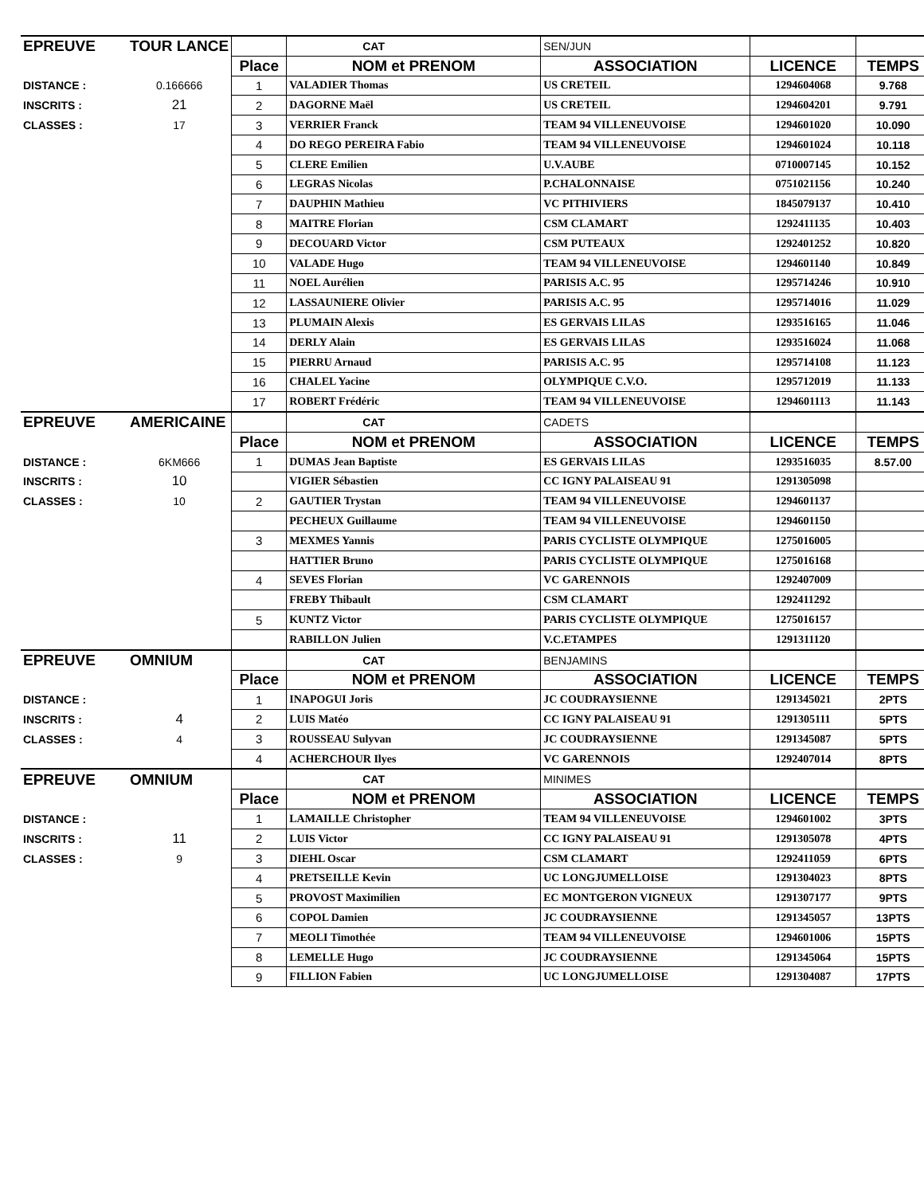| EPREUVE | TOUR LANCE | | CAT | SEN/JUN | | |
| | | Place | NOM et PRENOM | ASSOCIATION | LICENCE | TEMPS |
| DISTANCE : | 0.166666 | 1 | VALADIER Thomas | US CRETEIL | 1294604068 | 9.768 |
| INSCRITS : | 21 | 2 | DAGORNE Maël | US CRETEIL | 1294604201 | 9.791 |
| CLASSES : | 17 | 3 | VERRIER Franck | TEAM 94 VILLENEUVOISE | 1294601020 | 10.090 |
| | | 4 | DO REGO PEREIRA Fabio | TEAM 94 VILLENEUVOISE | 1294601024 | 10.118 |
| | | 5 | CLERE Emilien | U.V.AUBE | 0710007145 | 10.152 |
| | | 6 | LEGRAS Nicolas | P.CHALONNAISE | 0751021156 | 10.240 |
| | | 7 | DAUPHIN Mathieu | VC PITHIVIERS | 1845079137 | 10.410 |
| | | 8 | MAITRE Florian | CSM CLAMART | 1292411135 | 10.403 |
| | | 9 | DECOUARD Victor | CSM PUTEAUX | 1292401252 | 10.820 |
| | | 10 | VALADE Hugo | TEAM 94 VILLENEUVOISE | 1294601140 | 10.849 |
| | | 11 | NOEL Aurélien | PARISIS A.C. 95 | 1295714246 | 10.910 |
| | | 12 | LASSAUNIERE Olivier | PARISIS A.C. 95 | 1295714016 | 11.029 |
| | | 13 | PLUMAIN Alexis | ES GERVAIS LILAS | 1293516165 | 11.046 |
| | | 14 | DERLY Alain | ES GERVAIS LILAS | 1293516024 | 11.068 |
| | | 15 | PIERRU Arnaud | PARISIS A.C. 95 | 1295714108 | 11.123 |
| | | 16 | CHALEL Yacine | OLYMPIQUE C.V.O. | 1295712019 | 11.133 |
| | | 17 | ROBERT Frédéric | TEAM 94 VILLENEUVOISE | 1294601113 | 11.143 |
| EPREUVE | AMERICAINE | | CAT | CADETS | | |
| | | Place | NOM et PRENOM | ASSOCIATION | LICENCE | TEMPS |
| DISTANCE : | 6KM666 | 1 | DUMAS Jean Baptiste | ES GERVAIS LILAS | 1293516035 | 8.57.00 |
| INSCRITS : | 10 | | VIGIER Sébastien | CC IGNY PALAISEAU 91 | 1291305098 | |
| CLASSES : | 10 | 2 | GAUTIER Trystan | TEAM 94 VILLENEUVOISE | 1294601137 | |
| | | | PECHEUX Guillaume | TEAM 94 VILLENEUVOISE | 1294601150 | |
| | | 3 | MEXMES Yannis | PARIS CYCLISTE OLYMPIQUE | 1275016005 | |
| | | | HATTIER Bruno | PARIS CYCLISTE OLYMPIQUE | 1275016168 | |
| | | 4 | SEVES Florian | VC GARENNOIS | 1292407009 | |
| | | | FREBY Thibault | CSM CLAMART | 1292411292 | |
| | | 5 | KUNTZ Victor | PARIS CYCLISTE OLYMPIQUE | 1275016157 | |
| | | | RABILLON Julien | V.C.ETAMPES | 1291311120 | |
| EPREUVE | OMNIUM | | CAT | BENJAMINS | | |
| | | Place | NOM et PRENOM | ASSOCIATION | LICENCE | TEMPS |
| DISTANCE : | | 1 | INAPOGUI Joris | JC COUDRAYSIENNE | 1291345021 | 2PTS |
| INSCRITS : | 4 | 2 | LUIS Matéo | CC IGNY PALAISEAU 91 | 1291305111 | 5PTS |
| CLASSES : | 4 | 3 | ROUSSEAU Sulyvan | JC COUDRAYSIENNE | 1291345087 | 5PTS |
| | | 4 | ACHERCHOUR Ilyes | VC GARENNOIS | 1292407014 | 8PTS |
| EPREUVE | OMNIUM | | CAT | MINIMES | | |
| | | Place | NOM et PRENOM | ASSOCIATION | LICENCE | TEMPS |
| DISTANCE : | | 1 | LAMAILLE Christopher | TEAM 94 VILLENEUVOISE | 1294601002 | 3PTS |
| INSCRITS : | 11 | 2 | LUIS Victor | CC IGNY PALAISEAU 91 | 1291305078 | 4PTS |
| CLASSES : | 9 | 3 | DIEHL Oscar | CSM CLAMART | 1292411059 | 6PTS |
| | | 4 | PRETSEILLE Kevin | UC LONGJUMELLOISE | 1291304023 | 8PTS |
| | | 5 | PROVOST Maximilien | EC MONTGERON VIGNEUX | 1291307177 | 9PTS |
| | | 6 | COPOL Damien | JC COUDRAYSIENNE | 1291345057 | 13PTS |
| | | 7 | MEOLI Timothée | TEAM 94 VILLENEUVOISE | 1294601006 | 15PTS |
| | | 8 | LEMELLE Hugo | JC COUDRAYSIENNE | 1291345064 | 15PTS |
| | | 9 | FILLION Fabien | UC LONGJUMELLOISE | 1291304087 | 17PTS |